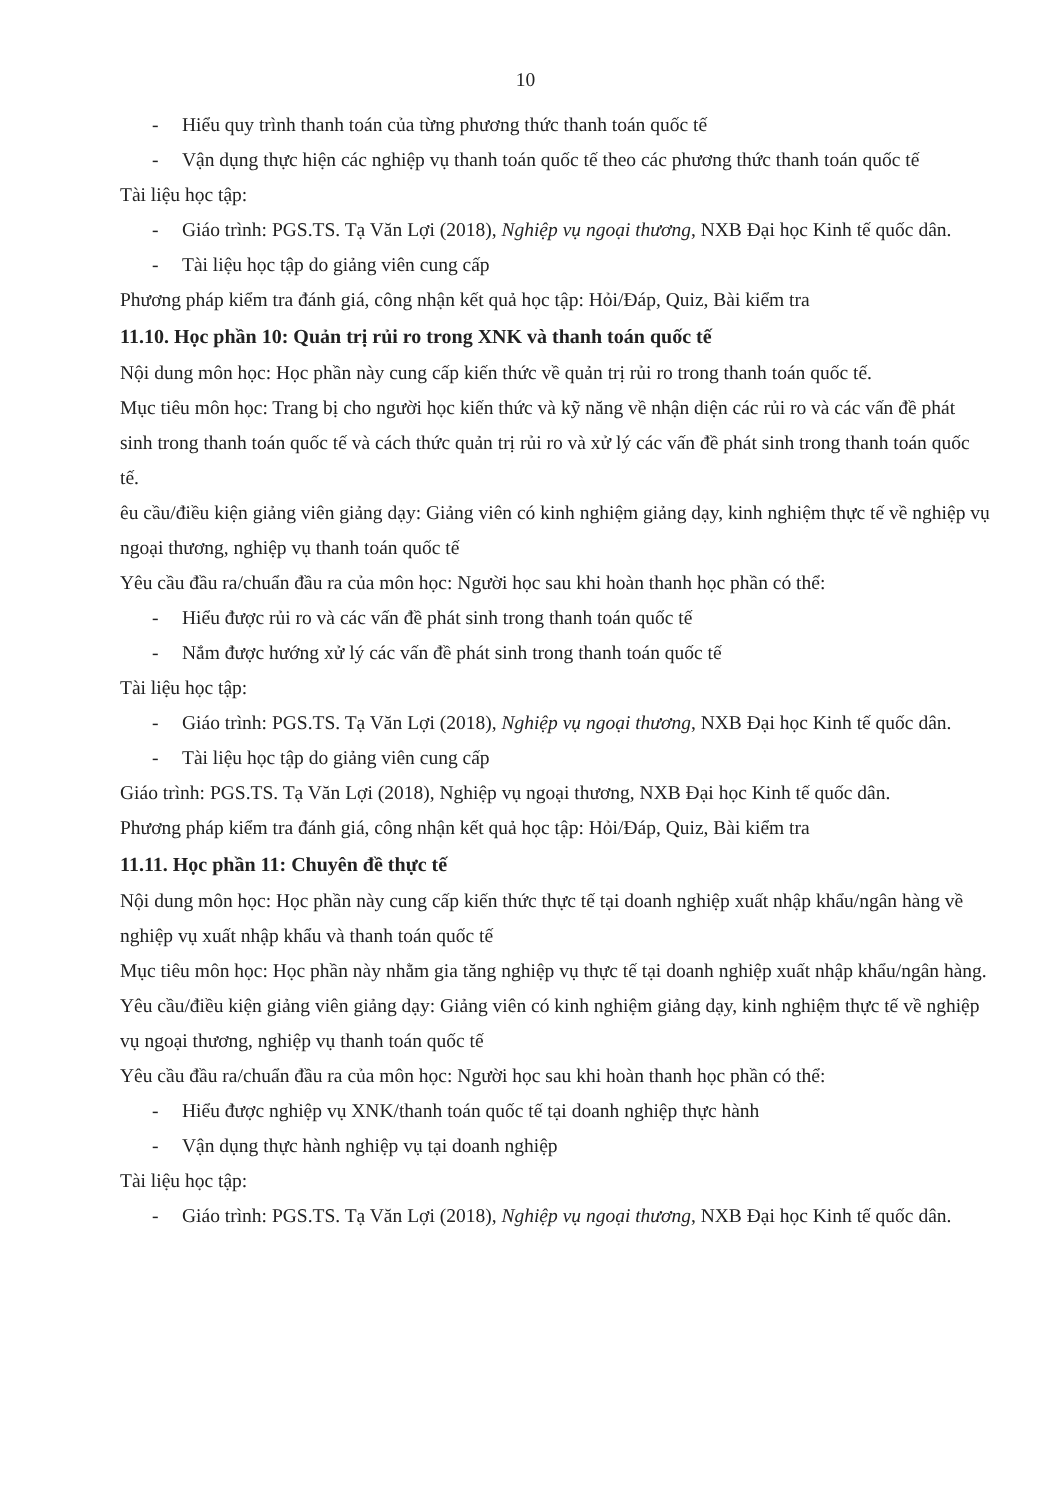10
- Hiểu quy trình thanh toán của từng phương thức thanh toán quốc tế
- Vận dụng thực hiện các nghiệp vụ thanh toán quốc tế theo các phương thức thanh toán quốc tế
Tài liệu học tập:
- Giáo trình: PGS.TS. Tạ Văn Lợi (2018), Nghiệp vụ ngoại thương, NXB Đại học Kinh tế quốc dân.
- Tài liệu học tập do giảng viên cung cấp
Phương pháp kiểm tra đánh giá, công nhận kết quả học tập: Hỏi/Đáp, Quiz, Bài kiểm tra
11.10. Học phần 10: Quản trị rủi ro trong XNK và thanh toán quốc tế
Nội dung môn học: Học phần này cung cấp kiến thức về quản trị rủi ro trong thanh toán quốc tế.
Mục tiêu môn học: Trang bị cho người học kiến thức và kỹ năng về nhận diện các rủi ro và các vấn đề phát sinh trong thanh toán quốc tế và cách thức quản trị rủi ro và xử lý các vấn đề phát sinh trong thanh toán quốc tế.
êu cầu/điều kiện giảng viên giảng dạy: Giảng viên có kinh nghiệm giảng dạy, kinh nghiệm thực tế về nghiệp vụ ngoại thương, nghiệp vụ thanh toán quốc tế
Yêu cầu đầu ra/chuẩn đầu ra của môn học: Người học sau khi hoàn thanh học phần có thể:
- Hiểu được rủi ro và các vấn đề phát sinh trong thanh toán quốc tế
- Nắm được hướng xử lý các vấn đề phát sinh trong thanh toán quốc tế
Tài liệu học tập:
- Giáo trình: PGS.TS. Tạ Văn Lợi (2018), Nghiệp vụ ngoại thương, NXB Đại học Kinh tế quốc dân.
- Tài liệu học tập do giảng viên cung cấp
Giáo trình: PGS.TS. Tạ Văn Lợi (2018), Nghiệp vụ ngoại thương, NXB Đại học Kinh tế quốc dân.
Phương pháp kiểm tra đánh giá, công nhận kết quả học tập: Hỏi/Đáp, Quiz, Bài kiểm tra
11.11. Học phần 11: Chuyên đề thực tế
Nội dung môn học: Học phần này cung cấp kiến thức thực tế tại doanh nghiệp xuất nhập khẩu/ngân hàng về nghiệp vụ xuất nhập khẩu và thanh toán quốc tế
Mục tiêu môn học: Học phần này nhằm gia tăng nghiệp vụ thực tế tại doanh nghiệp xuất nhập khẩu/ngân hàng.
Yêu cầu/điều kiện giảng viên giảng dạy: Giảng viên có kinh nghiệm giảng dạy, kinh nghiệm thực tế về nghiệp vụ ngoại thương, nghiệp vụ thanh toán quốc tế
Yêu cầu đầu ra/chuẩn đầu ra của môn học: Người học sau khi hoàn thanh học phần có thể:
- Hiểu được nghiệp vụ XNK/thanh toán quốc tế tại doanh nghiệp thực hành
- Vận dụng thực hành nghiệp vụ tại doanh nghiệp
Tài liệu học tập:
- Giáo trình: PGS.TS. Tạ Văn Lợi (2018), Nghiệp vụ ngoại thương, NXB Đại học Kinh tế quốc dân.